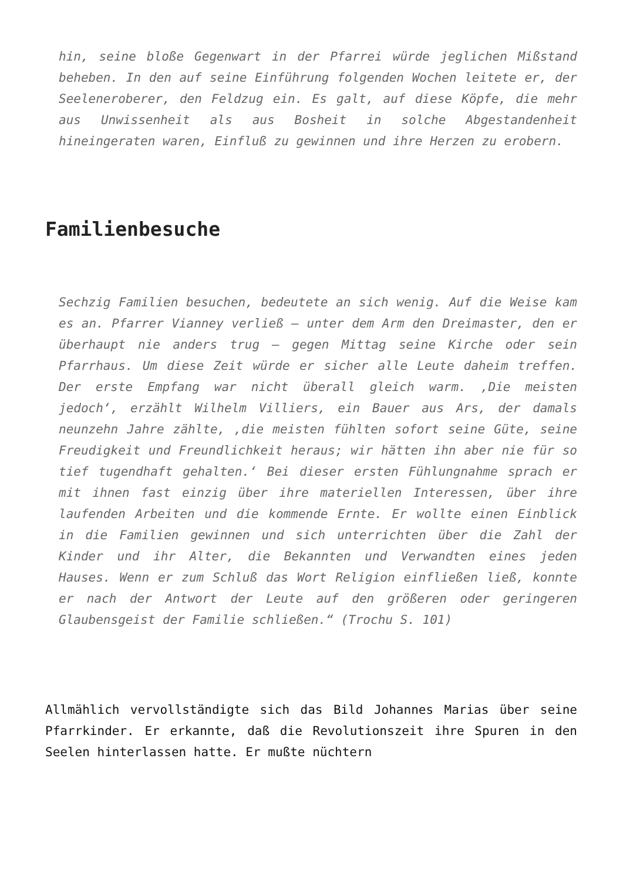hin, seine bloße Gegenwart in der Pfarrei würde jeglichen Mißstand beheben. In den auf seine Einführung folgenden Wochen leitete er, der Seeleneroberer, den Feldzug ein. Es galt, auf diese Köpfe, die mehr aus Unwissenheit als aus Bosheit in solche Abgestandenheit hineingeraten waren, Einfluß zu gewinnen und ihre Herzen zu erobern.
Familienbesuche
Sechzig Familien besuchen, bedeutete an sich wenig. Auf die Weise kam es an. Pfarrer Vianney verließ – unter dem Arm den Dreimaster, den er überhaupt nie anders trug – gegen Mittag seine Kirche oder sein Pfarrhaus. Um diese Zeit würde er sicher alle Leute daheim treffen. Der erste Empfang war nicht überall gleich warm. ‚Die meisten jedoch‘, erzählt Wilhelm Villiers, ein Bauer aus Ars, der damals neunzehn Jahre zählte, ‚die meisten fühlten sofort seine Güte, seine Freudigkeit und Freundlichkeit heraus; wir hätten ihn aber nie für so tief tugendhaft gehalten.‘ Bei dieser ersten Fühlungnahme sprach er mit ihnen fast einzig über ihre materiellen Interessen, über ihre laufenden Arbeiten und die kommende Ernte. Er wollte einen Einblick in die Familien gewinnen und sich unterrichten über die Zahl der Kinder und ihr Alter, die Bekannten und Verwandten eines jeden Hauses. Wenn er zum Schluß das Wort Religion einfließen ließ, konnte er nach der Antwort der Leute auf den größeren oder geringeren Glaubensgeist der Familie schließen.“ (Trochu S. 101)
Allmählich vervollständigte sich das Bild Johannes Marias über seine Pfarrkinder. Er erkannte, daß die Revolutionszeit ihre Spuren in den Seelen hinterlassen hatte. Er mußte nüchtern